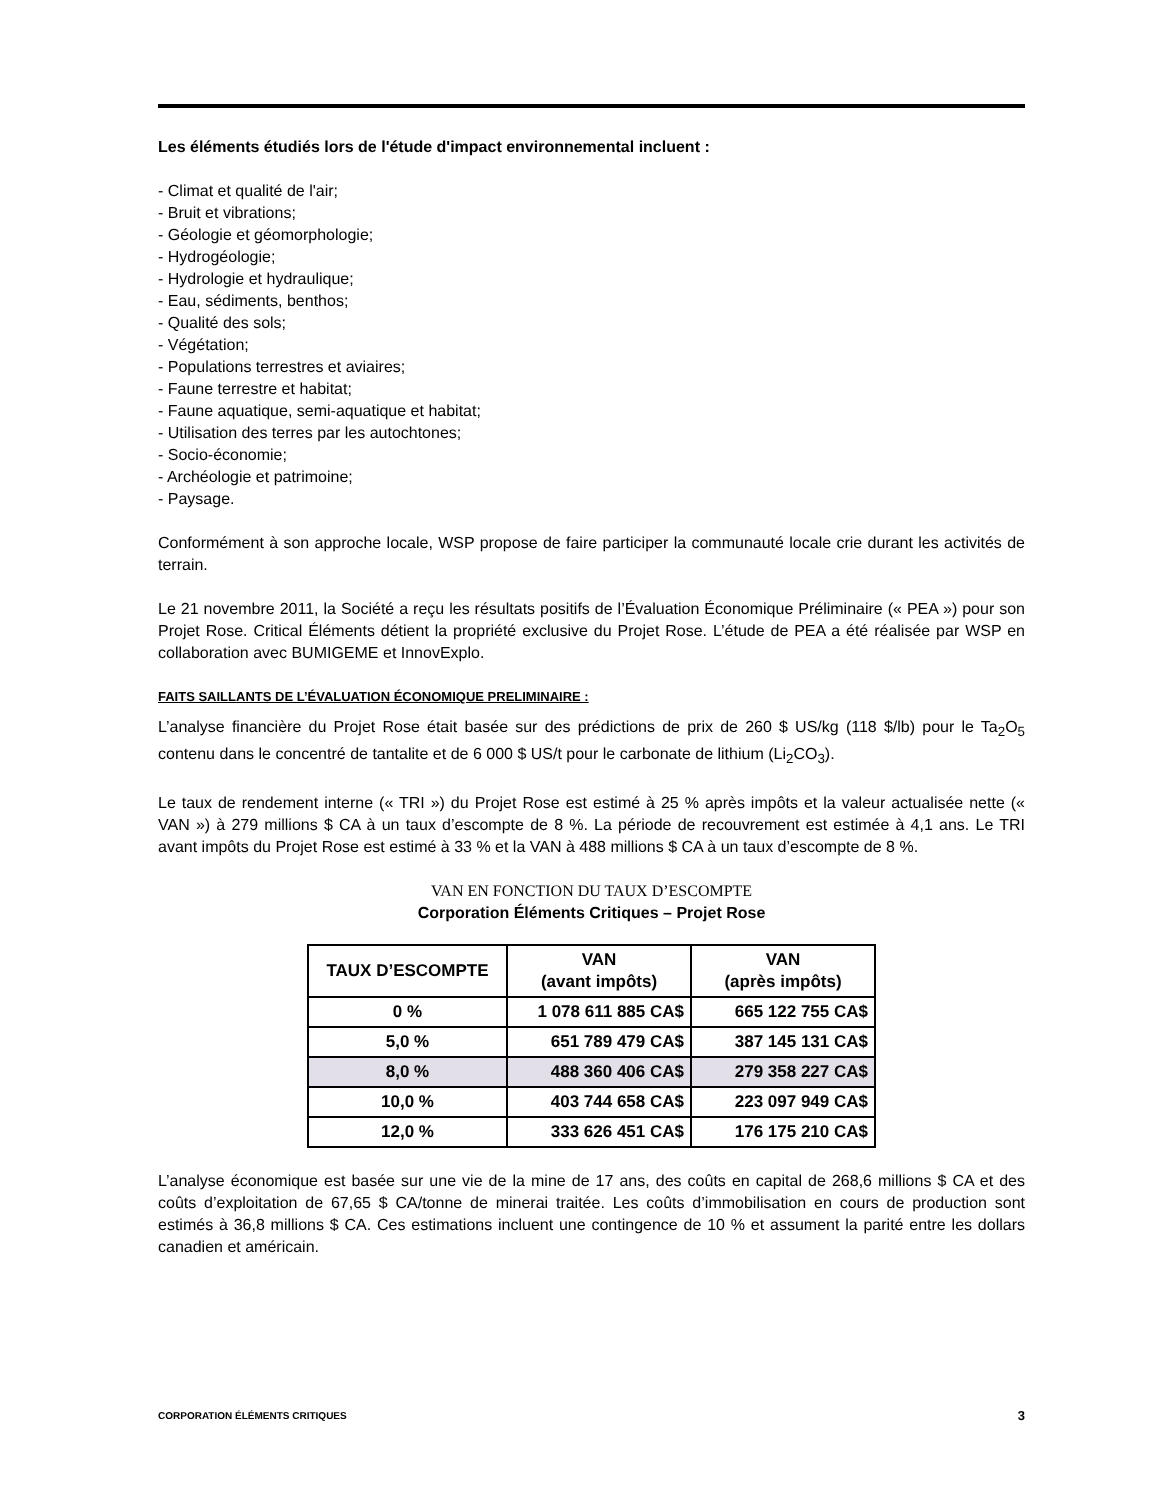Les éléments étudiés lors de l'étude d'impact environnemental incluent :
- Climat et qualité de l'air;
- Bruit et vibrations;
- Géologie et géomorphologie;
- Hydrogéologie;
- Hydrologie et hydraulique;
- Eau, sédiments, benthos;
- Qualité des sols;
- Végétation;
- Populations terrestres et aviaires;
- Faune terrestre et habitat;
- Faune aquatique, semi-aquatique et habitat;
- Utilisation des terres par les autochtones;
- Socio-économie;
- Archéologie et patrimoine;
- Paysage.
Conformément à son approche locale, WSP propose de faire participer la communauté locale crie durant les activités de terrain.
Le 21 novembre 2011, la Société a reçu les résultats positifs de l’Évaluation Économique Préliminaire (« PEA ») pour son Projet Rose. Critical Éléments détient la propriété exclusive du Projet Rose. L’étude de PEA a été réalisée par WSP en collaboration avec BUMIGEME et InnovExplo.
FAITS SAILLANTS DE L’ÉVALUATION ÉCONOMIQUE PRELIMINAIRE :
L’analyse financière du Projet Rose était basée sur des prédictions de prix de 260 $ US/kg (118 $/lb) pour le Ta<sub>2</sub>O<sub>5</sub> contenu dans le concentré de tantalite et de 6 000 $ US/t pour le carbonate de lithium (Li<sub>2</sub>CO<sub>3</sub>).
Le taux de rendement interne (« TRI ») du Projet Rose est estimé à 25 % après impôts et la valeur actualisée nette (« VAN ») à 279 millions $ CA à un taux d’escompte de 8 %. La période de recouvrement est estimée à 4,1 ans. Le TRI avant impôts du Projet Rose est estimé à 33 % et la VAN à 488 millions $ CA à un taux d’escompte de 8 %.
VAN EN FONCTION DU TAUX D’ESCOMPTE
Corporation Éléments Critiques – Projet Rose
| TAUX D’ESCOMPTE | VAN (avant impôts) | VAN (après impôts) |
| --- | --- | --- |
| 0 % | 1 078 611 885 CA$ | 665 122 755 CA$ |
| 5,0 % | 651 789 479 CA$ | 387 145 131 CA$ |
| 8,0 % | 488 360 406 CA$ | 279 358 227 CA$ |
| 10,0 % | 403 744 658 CA$ | 223 097 949 CA$ |
| 12,0 % | 333 626 451 CA$ | 176 175 210 CA$ |
L’analyse économique est basée sur une vie de la mine de 17 ans, des coûts en capital de 268,6 millions $ CA et des coûts d’exploitation de 67,65 $ CA/tonne de minerai traitée. Les coûts d’immobilisation en cours de production sont estimés à 36,8 millions $ CA. Ces estimations incluent une contingence de 10 % et assument la parité entre les dollars canadien et américain.
CORPORATION ÉLÉMENTS CRITIQUES 3